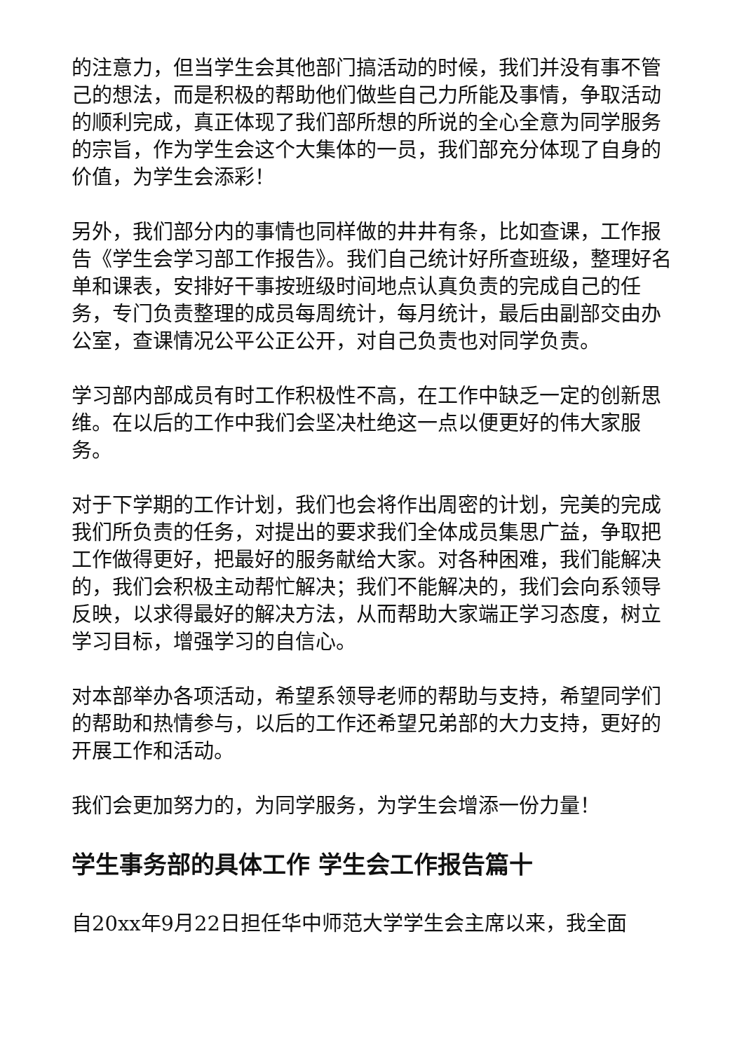的注意力，但当学生会其他部门搞活动的时候，我们并没有事不管己的想法，而是积极的帮助他们做些自己力所能及事情，争取活动的顺利完成，真正体现了我们部所想的所说的全心全意为同学服务的宗旨，作为学生会这个大集体的一员，我们部充分体现了自身的价值，为学生会添彩！
另外，我们部分内的事情也同样做的井井有条，比如查课，工作报告《学生会学习部工作报告》。我们自己统计好所查班级，整理好名单和课表，安排好干事按班级时间地点认真负责的完成自己的任务，专门负责整理的成员每周统计，每月统计，最后由副部交由办公室，查课情况公平公正公开，对自己负责也对同学负责。
学习部内部成员有时工作积极性不高，在工作中缺乏一定的创新思维。在以后的工作中我们会坚决杜绝这一点以便更好的伟大家服务。
对于下学期的工作计划，我们也会将作出周密的计划，完美的完成我们所负责的任务，对提出的要求我们全体成员集思广益，争取把工作做得更好，把最好的服务献给大家。对各种困难，我们能解决的，我们会积极主动帮忙解决；我们不能解决的，我们会向系领导反映，以求得最好的解决方法，从而帮助大家端正学习态度，树立学习目标，增强学习的自信心。
对本部举办各项活动，希望系领导老师的帮助与支持，希望同学们的帮助和热情参与，以后的工作还希望兄弟部的大力支持，更好的开展工作和活动。
我们会更加努力的，为同学服务，为学生会增添一份力量！
学生事务部的具体工作 学生会工作报告篇十
自20xx年9月22日担任华中师范大学学生会主席以来，我全面